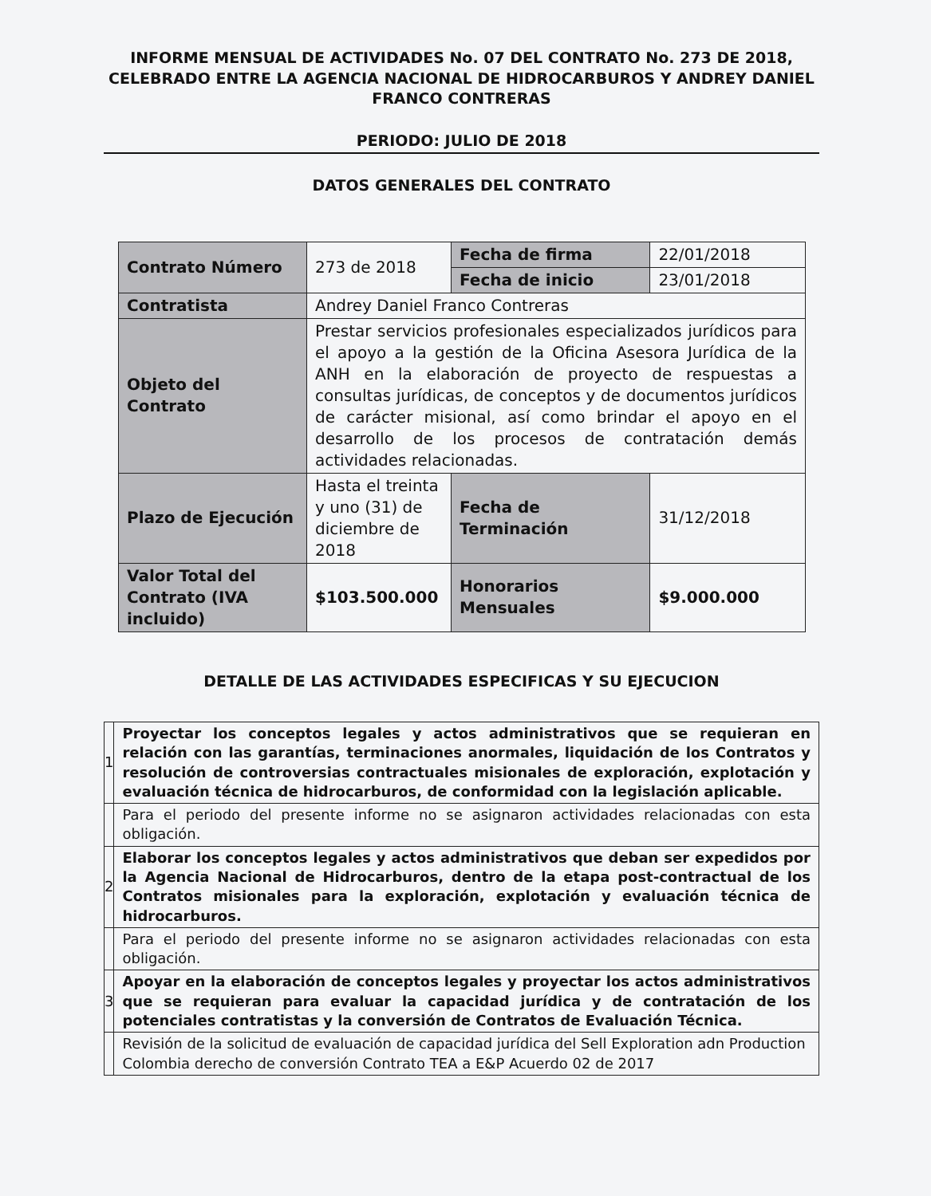INFORME MENSUAL DE ACTIVIDADES No. 07 DEL CONTRATO No. 273 DE 2018, CELEBRADO ENTRE LA AGENCIA NACIONAL DE HIDROCARBUROS Y ANDREY DANIEL FRANCO CONTRERAS
PERIODO: JULIO DE 2018
DATOS GENERALES DEL CONTRATO
| Contrato Número | 273 de 2018 | Fecha de firma | 22/01/2018 |
| | | Fecha de inicio | 23/01/2018 |
| Contratista | Andrey Daniel Franco Contreras | | |
| Objeto del Contrato | Prestar servicios profesionales especializados jurídicos para el apoyo a la gestión de la Oficina Asesora Jurídica de la ANH en la elaboración de proyecto de respuestas a consultas jurídicas, de conceptos y de documentos jurídicos de carácter misional, así como brindar el apoyo en el desarrollo de los procesos de contratación demás actividades relacionadas. | | |
| Plazo de Ejecución | Hasta el treinta y uno (31) de diciembre de 2018 | Fecha de Terminación | 31/12/2018 |
| Valor Total del Contrato (IVA incluido) | $103.500.000 | Honorarios Mensuales | $9.000.000 |
DETALLE DE LAS ACTIVIDADES ESPECIFICAS Y SU EJECUCION
| 1 | Proyectar los conceptos legales y actos administrativos que se requieran en relación con las garantías, terminaciones anormales, liquidación de los Contratos y resolución de controversias contractuales misionales de exploración, explotación y evaluación técnica de hidrocarburos, de conformidad con la legislación aplicable. |
| | Para el periodo del presente informe no se asignaron actividades relacionadas con esta obligación. |
| 2 | Elaborar los conceptos legales y actos administrativos que deban ser expedidos por la Agencia Nacional de Hidrocarburos, dentro de la etapa post-contractual de los Contratos misionales para la exploración, explotación y evaluación técnica de hidrocarburos. |
| | Para el periodo del presente informe no se asignaron actividades relacionadas con esta obligación. |
| 3 | Apoyar en la elaboración de conceptos legales y proyectar los actos administrativos que se requieran para evaluar la capacidad jurídica y de contratación de los potenciales contratistas y la conversión de Contratos de Evaluación Técnica. |
| | Revisión de la solicitud de evaluación de capacidad jurídica del Sell Exploration adn Production Colombia derecho de conversión Contrato TEA a E&P Acuerdo 02 de 2017 |